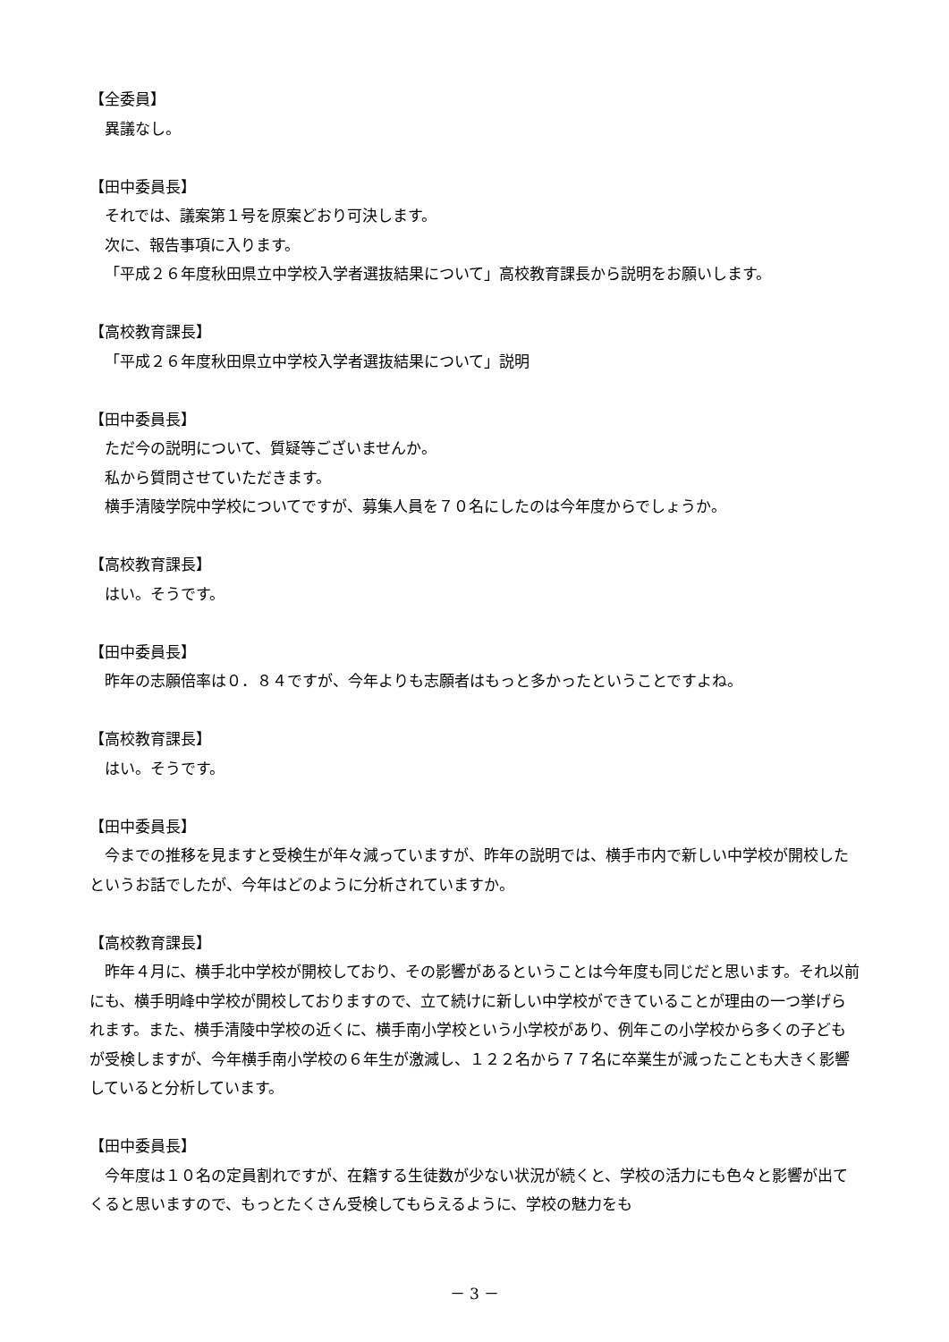【全委員】
異議なし。
【田中委員長】
それでは、議案第１号を原案どおり可決します。
次に、報告事項に入ります。
「平成２６年度秋田県立中学校入学者選抜結果について」高校教育課長から説明をお願いします。
【高校教育課長】
「平成２６年度秋田県立中学校入学者選抜結果について」説明
【田中委員長】
ただ今の説明について、質疑等ございませんか。
私から質問させていただきます。
横手清陵学院中学校についてですが、募集人員を７０名にしたのは今年度からでしょうか。
【高校教育課長】
はい。そうです。
【田中委員長】
昨年の志願倍率は０．８４ですが、今年よりも志願者はもっと多かったということですよね。
【高校教育課長】
はい。そうです。
【田中委員長】
今までの推移を見ますと受検生が年々減っていますが、昨年の説明では、横手市内で新しい中学校が開校したというお話でしたが、今年はどのように分析されていますか。
【高校教育課長】
昨年４月に、横手北中学校が開校しており、その影響があるということは今年度も同じだと思います。それ以前にも、横手明峰中学校が開校しておりますので、立て続けに新しい中学校ができていることが理由の一つ挙げられます。また、横手清陵中学校の近くに、横手南小学校という小学校があり、例年この小学校から多くの子どもが受検しますが、今年横手南小学校の６年生が激減し、１２２名から７７名に卒業生が減ったことも大きく影響していると分析しています。
【田中委員長】
今年度は１０名の定員割れですが、在籍する生徒数が少ない状況が続くと、学校の活力にも色々と影響が出てくると思いますので、もっとたくさん受検してもらえるように、学校の魅力をも
－ 3 －